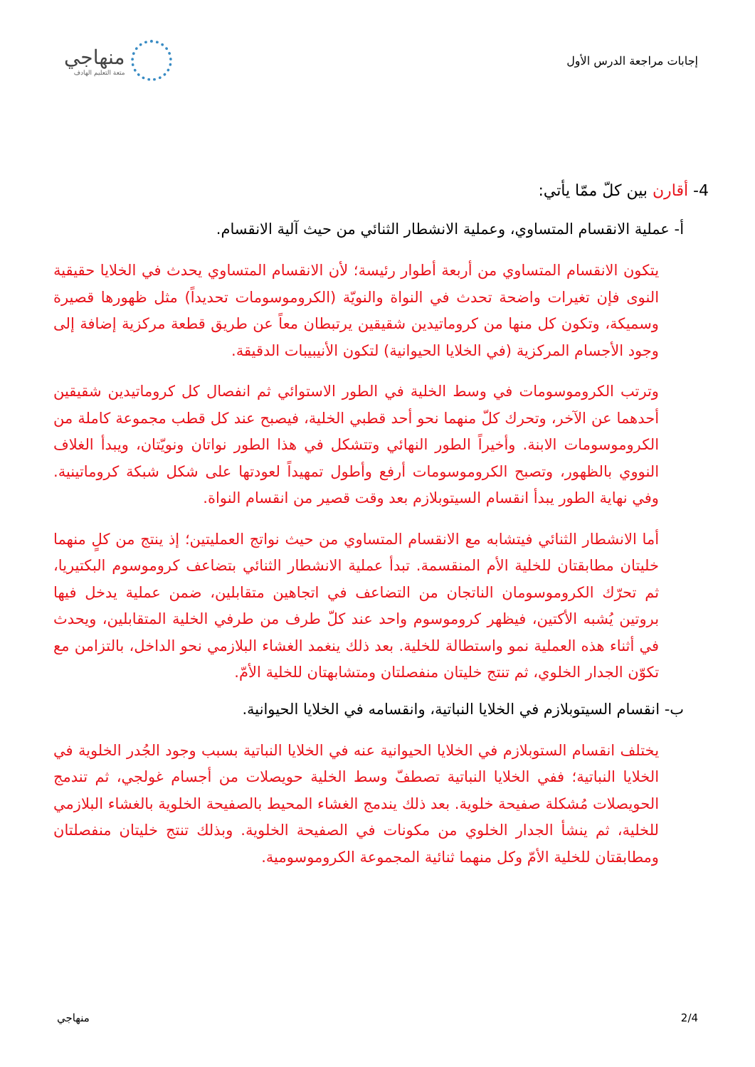إجابات مراجعة الدرس الأول
منهاجي
متعة التعليم الهادف
4- أقارن بين كلّ ممّا يأتي:
أ- عملية الانقسام المتساوي، وعملية الانشطار الثنائي من حيث آلية الانقسام.
يتكون الانقسام المتساوي من أربعة أطوار رئيسة؛ لأن الانقسام المتساوي يحدث في الخلايا حقيقية النوى فإن تغيرات واضحة تحدث في النواة والنويّة (الكروموسومات تحديداً) مثل ظهورها قصيرة وسميكة، وتكون كل منها من كروماتيدين شقيقين يرتبطان معاً عن طريق قطعة مركزية إضافة إلى وجود الأجسام المركزية (في الخلايا الحيوانية) لتكون الأنيبيبات الدقيقة.
وترتب الكروموسومات في وسط الخلية في الطور الاستوائي ثم انفصال كل كروماتيدين شقيقين أحدهما عن الآخر، وتحرك كلّ منهما نحو أحد قطبي الخلية، فيصبح عند كل قطب مجموعة كاملة من الكروموسومات الابنة. وأخيراً الطور النهائي وتتشكل في هذا الطور نواتان ونويّتان، ويبدأ الغلاف النووي بالظهور، وتصبح الكروموسومات أرفع وأطول تمهيداً لعودتها على شكل شبكة كروماتينية. وفي نهاية الطور يبدأ انقسام السيتوبلازم بعد وقت قصير من انقسام النواة.
أما الانشطار الثنائي فيتشابه مع الانقسام المتساوي من حيث نواتج العمليتين؛ إذ ينتج من كلٍ منهما خليتان مطابقتان للخلية الأم المنقسمة. تبدأ عملية الانشطار الثنائي بتضاعف كروموسوم البكتيريا، ثم تحرّك الكروموسومان الناتجان من التضاعف في اتجاهين متقابلين، ضمن عملية يدخل فيها بروتين يُشبه الأكتين، فيظهر كروموسوم واحد عند كلّ طرف من طرفي الخلية المتقابلين، ويحدث في أثناء هذه العملية نمو واستطالة للخلية. بعد ذلك ينغمد الغشاء البلازمي نحو الداخل، بالتزامن مع تكوّن الجدار الخلوي، ثم تنتج خليتان منفصلتان ومتشابهتان للخلية الأمّ.
ب- انقسام السيتوبلازم في الخلايا النباتية، وانقسامه في الخلايا الحيوانية.
يختلف انقسام الستوبلازم في الخلايا الحيوانية عنه في الخلايا النباتية بسبب وجود الجُدر الخلوية في الخلايا النباتية؛ ففي الخلايا النباتية تصطفّ وسط الخلية حويصلات من أجسام غولجي، ثم تندمج الحويصلات مُشكلة صفيحة خلوية. بعد ذلك يندمج الغشاء المحيط بالصفيحة الخلوية بالغشاء البلازمي للخلية، ثم ينشأ الجدار الخلوي من مكونات في الصفيحة الخلوية. وبذلك تنتج خليتان منفصلتان ومطابقتان للخلية الأمّ وكل منهما ثنائية المجموعة الكروموسومية.
2/4 منهاجي